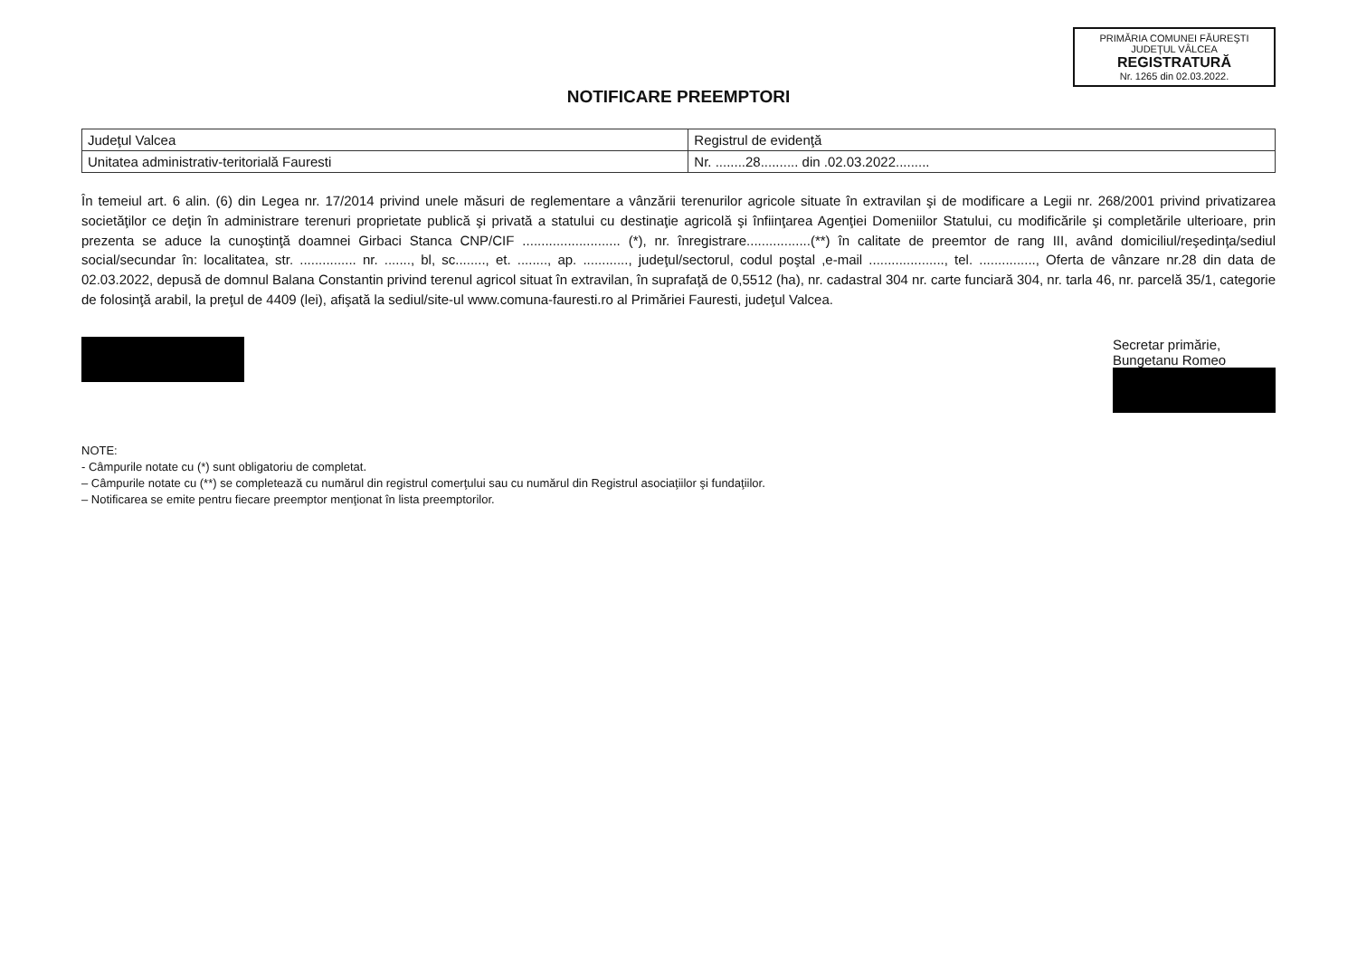PRIMĂRIA COMUNEI FĂUREŞTI
JUDEŢUL VÂLCEA
REGISTRATURĂ
Nr. 1265 din 02.03.2022.
NOTIFICARE PREEMPTORI
| Judeţul Valcea | Registrul de evidenţă |
| Unitatea administrativ-teritorială Fauresti | Nr. ........28.......... din .02.03.2022......... |
În temeiul art. 6 alin. (6) din Legea nr. 17/2014 privind unele măsuri de reglementare a vânzării terenurilor agricole situate în extravilan şi de modificare a Legii nr. 268/2001 privind privatizarea societăţilor ce deţin în administrare terenuri proprietate publică şi privată a statului cu destinaţie agricolă şi înfiinţarea Agenţiei Domeniilor Statului, cu modificările şi completările ulterioare, prin prezenta se aduce la cunoştinţă doamnei Girbaci Stanca CNP/CIF .......................... (*), nr. înregistrare.................(**) în calitate de preemtor de rang III, având domiciliul/reşedinţa/sediul social/secundar în: localitatea, str. ............... nr. ......., bl, sc........, et. ........, ap. ............, judeţul/sectorul, codul poştal ,e-mail ...................., tel. ..............., Oferta de vânzare nr.28 din data de 02.03.2022, depusă de domnul Balana Constantin privind terenul agricol situat în extravilan, în suprafaţă de 0,5512 (ha), nr. cadastral 304 nr. carte funciară 304, nr. tarla 46, nr. parcelă 35/1, categorie de folosinţă arabil, la preţul de 4409 (lei), afişată la sediul/site-ul www.comuna-fauresti.ro al Primăriei Fauresti, judeţul Valcea.
Secretar primărie,
Bungetanu Romeo
NOTE:
- Câmpurile notate cu (*) sunt obligatoriu de completat.
– Câmpurile notate cu (**) se completează cu numărul din registrul comerţului sau cu numărul din Registrul asociaţiilor şi fundaţiilor.
– Notificarea se emite pentru fiecare preemptor menţionat în lista preemptorilor.